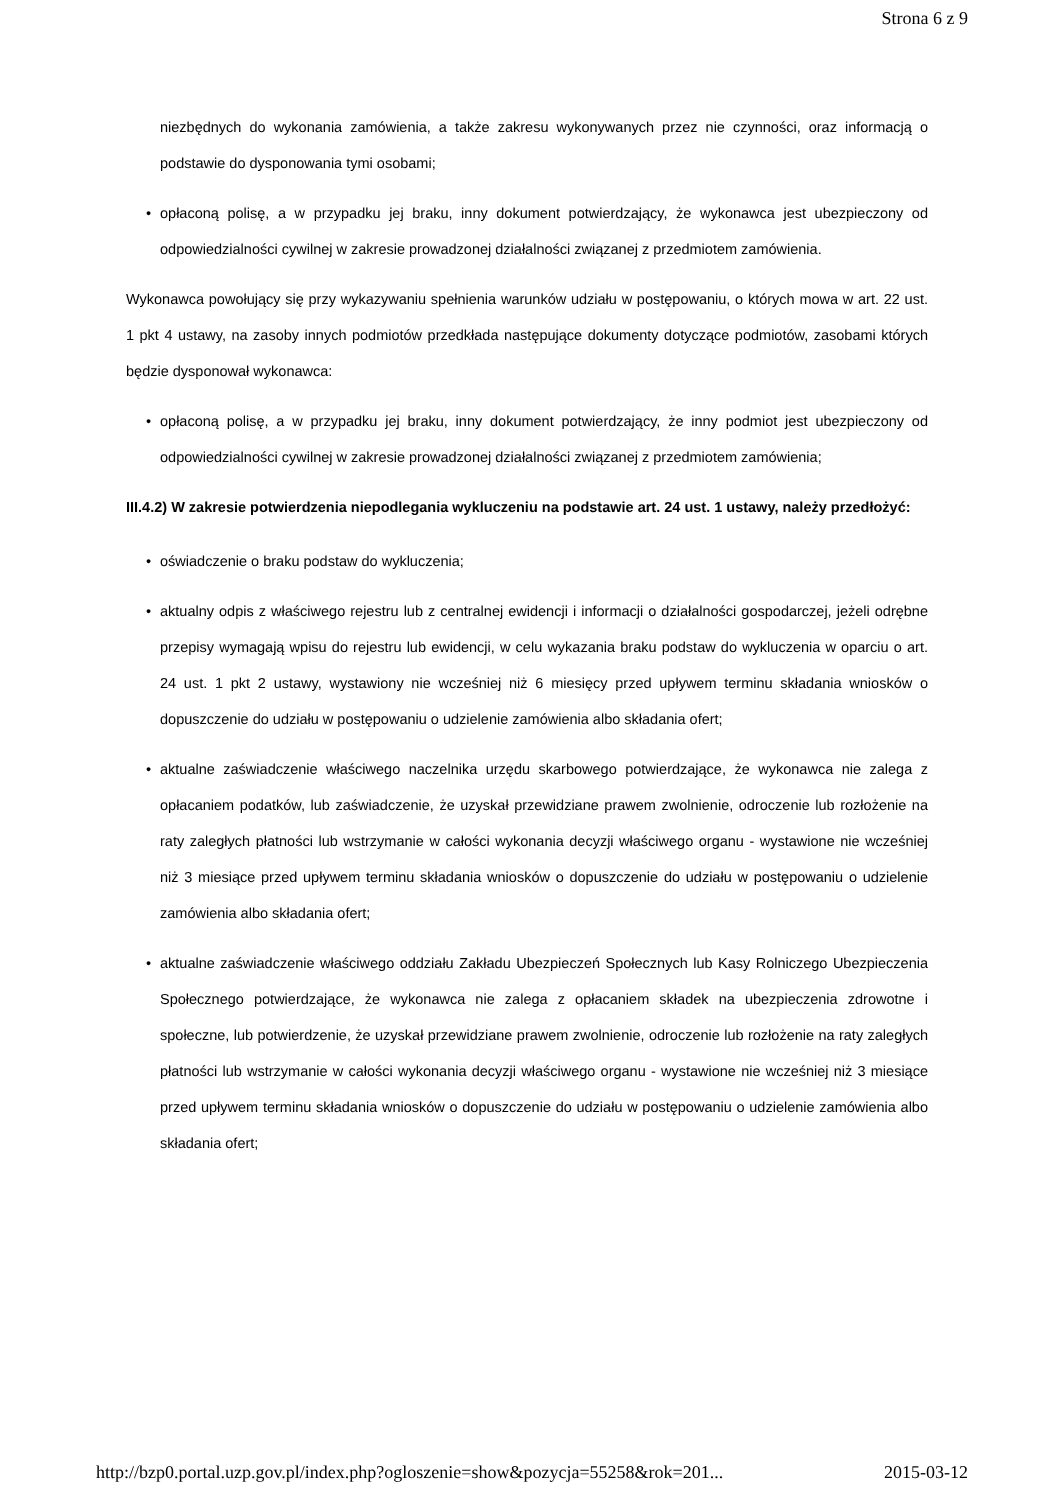Strona 6 z 9
niezbędnych do wykonania zamówienia, a także zakresu wykonywanych przez nie czynności, oraz informacją o podstawie do dysponowania tymi osobami;
• opłaconą polisę, a w przypadku jej braku, inny dokument potwierdzający, że wykonawca jest ubezpieczony od odpowiedzialności cywilnej w zakresie prowadzonej działalności związanej z przedmiotem zamówienia.
Wykonawca powołujący się przy wykazywaniu spełnienia warunków udziału w postępowaniu, o których mowa w art. 22 ust. 1 pkt 4 ustawy, na zasoby innych podmiotów przedkłada następujące dokumenty dotyczące podmiotów, zasobami których będzie dysponował wykonawca:
• opłaconą polisę, a w przypadku jej braku, inny dokument potwierdzający, że inny podmiot jest ubezpieczony od odpowiedzialności cywilnej w zakresie prowadzonej działalności związanej z przedmiotem zamówienia;
III.4.2) W zakresie potwierdzenia niepodlegania wykluczeniu na podstawie art. 24 ust. 1 ustawy, należy przedłożyć:
• oświadczenie o braku podstaw do wykluczenia;
• aktualny odpis z właściwego rejestru lub z centralnej ewidencji i informacji o działalności gospodarczej, jeżeli odrębne przepisy wymagają wpisu do rejestru lub ewidencji, w celu wykazania braku podstaw do wykluczenia w oparciu o art. 24 ust. 1 pkt 2 ustawy, wystawiony nie wcześniej niż 6 miesięcy przed upływem terminu składania wniosków o dopuszczenie do udziału w postępowaniu o udzielenie zamówienia albo składania ofert;
• aktualne zaświadczenie właściwego naczelnika urzędu skarbowego potwierdzające, że wykonawca nie zalega z opłacaniem podatków, lub zaświadczenie, że uzyskał przewidziane prawem zwolnienie, odroczenie lub rozłożenie na raty zaległych płatności lub wstrzymanie w całości wykonania decyzji właściwego organu - wystawione nie wcześniej niż 3 miesiące przed upływem terminu składania wniosków o dopuszczenie do udziału w postępowaniu o udzielenie zamówienia albo składania ofert;
• aktualne zaświadczenie właściwego oddziału Zakładu Ubezpieczeń Społecznych lub Kasy Rolniczego Ubezpieczenia Społecznego potwierdzające, że wykonawca nie zalega z opłacaniem składek na ubezpieczenia zdrowotne i społeczne, lub potwierdzenie, że uzyskał przewidziane prawem zwolnienie, odroczenie lub rozłożenie na raty zaległych płatności lub wstrzymanie w całości wykonania decyzji właściwego organu - wystawione nie wcześniej niż 3 miesiące przed upływem terminu składania wniosków o dopuszczenie do udziału w postępowaniu o udzielenie zamówienia albo składania ofert;
http://bzp0.portal.uzp.gov.pl/index.php?ogloszenie=show&pozycja=55258&rok=201... 2015-03-12